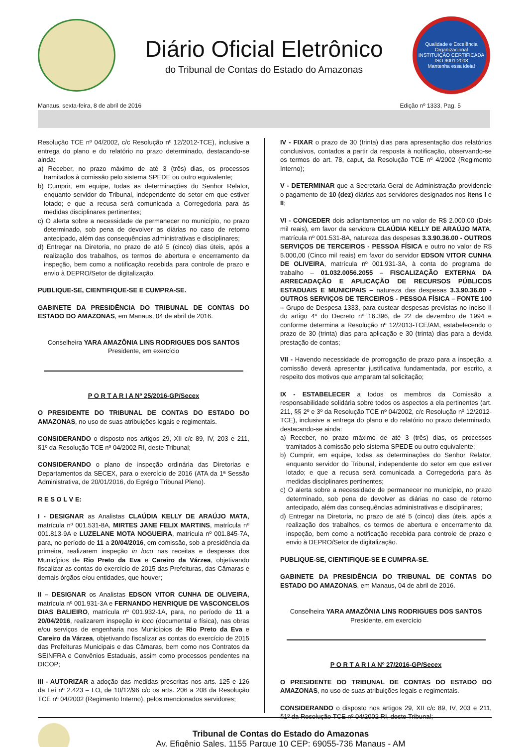Diário Oficial Eletrônico
do Tribunal de Contas do Estado do Amazonas
Qualidade e Excelência Organizacional
INSTITUIÇÃO CERTIFICADA
ISO 9001:2008
Mantenha essa ideia!
Manaus, sexta-feira, 8 de abril de 2016 Edição nº 1333, Pag. 5
Resolução TCE nº 04/2002, c/c Resolução nº 12/2012-TCE), inclusive a entrega do plano e do relatório no prazo determinado, destacando-se ainda:
a) Receber, no prazo máximo de até 3 (três) dias, os processos tramitados à comissão pelo sistema SPEDE ou outro equivalente;
b) Cumprir, em equipe, todas as determinações do Senhor Relator, enquanto servidor do Tribunal, independente do setor em que estiver lotado; e que a recusa será comunicada a Corregedoria para às medidas disciplinares pertinentes;
c) O alerta sobre a necessidade de permanecer no município, no prazo determinado, sob pena de devolver as diárias no caso de retorno antecipado, além das consequências administrativas e disciplinares;
d) Entregar na Diretoria, no prazo de até 5 (cinco) dias úteis, após a realização dos trabalhos, os termos de abertura e encerramento da inspeção, bem como a notificação recebida para controle de prazo e envio à DEPRO/Setor de digitalização.
PUBLIQUE-SE, CIENTIFIQUE-SE E CUMPRA-SE.
GABINETE DA PRESIDÊNCIA DO TRIBUNAL DE CONTAS DO ESTADO DO AMAZONAS, em Manaus, 04 de abril de 2016.
Conselheira YARA AMAZÔNIA LINS RODRIGUES DOS SANTOS
Presidente, em exercício
P O R T A R I A Nº 25/2016-GP/Secex
O PRESIDENTE DO TRIBUNAL DE CONTAS DO ESTADO DO AMAZONAS, no uso de suas atribuições legais e regimentais.
CONSIDERANDO o disposto nos artigos 29, XII c/c 89, IV, 203 e 211, §1º da Resolução TCE nº 04/2002 RI, deste Tribunal;
CONSIDERANDO o plano de inspeção ordinária das Diretorias e Departamentos da SECEX, para o exercício de 2016 (ATA da 1ª Sessão Administrativa, de 20/01/2016, do Egrégio Tribunal Pleno).
R E S O L V E:
I - DESIGNAR as Analistas CLAÚDIA KELLY DE ARAÚJO MATA, matrícula nº 001.531-8A, MIRTES JANE FELIX MARTINS, matrícula nº 001.813-9A e LUZELANE MOTA NOGUEIRA, matrícula nº 001.845-7A, para, no período de 11 a 20/04/2016, em comissão, sob a presidência da primeira, realizarem inspeção in loco nas receitas e despesas dos Municípios de Rio Preto da Eva e Careiro da Várzea, objetivando fiscalizar as contas do exercício de 2015 das Prefeituras, das Câmaras e demais órgãos e/ou entidades, que houver;
II – DESIGNAR os Analistas EDSON VITOR CUNHA DE OLIVEIRA, matrícula nº 001.931-3A e FERNANDO HENRIQUE DE VASCONCELOS DIAS BALIEIRO, matrícula nº 001.932-1A, para, no período de 11 a 20/04/2016, realizarem inspeção in loco (documental e física), nas obras e/ou serviços de engenharia nos Municípios de Rio Preto da Eva e Careiro da Várzea, objetivando fiscalizar as contas do exercício de 2015 das Prefeituras Municipais e das Câmaras, bem como nos Contratos da SEINFRA e Convênios Estaduais, assim como processos pendentes na DICOP;
III - AUTORIZAR a adoção das medidas prescritas nos arts. 125 e 126 da Lei nº 2.423 – LO, de 10/12/96 c/c os arts. 206 a 208 da Resolução TCE nº 04/2002 (Regimento Interno), pelos mencionados servidores;
IV - FIXAR o prazo de 30 (trinta) dias para apresentação dos relatórios conclusivos, contados a partir da resposta à notificação, observando-se os termos do art. 78, caput, da Resolução TCE nº 4/2002 (Regimento Interno);
V - DETERMINAR que a Secretaria-Geral de Administração providencie o pagamento de 10 (dez) diárias aos servidores designados nos itens I e II;
VI - CONCEDER dois adiantamentos um no valor de R$ 2.000,00 (Dois mil reais), em favor da servidora CLAÚDIA KELLY DE ARAÚJO MATA, matrícula nº 001.531-8A, natureza das despesas 3.3.90.36.00 - OUTROS SERVIÇOS DE TERCEIROS - PESSOA FÍSICA e outro no valor de R$ 5.000,00 (Cinco mil reais) em favor do servidor EDSON VITOR CUNHA DE OLIVEIRA, matrícula nº 001.931-3A, à conta do programa de trabalho – 01.032.0056.2055 – FISCALIZAÇÃO EXTERNA DA ARRECADAÇÃO E APLICAÇÃO DE RECURSOS PÚBLICOS ESTADUAIS E MUNICIPAIS – natureza das despesas 3.3.90.36.00 - OUTROS SERVIÇOS DE TERCEIROS - PESSOA FÍSICA – FONTE 100 – Grupo de Despesa 1333, para custear despesas previstas no inciso II do artigo 4º do Decreto nº 16.396, de 22 de dezembro de 1994 e conforme determina a Resolução nº 12/2013-TCE/AM, estabelecendo o prazo de 30 (trinta) dias para aplicação e 30 (trinta) dias para a devida prestação de contas;
VII - Havendo necessidade de prorrogação de prazo para a inspeção, a comissão deverá apresentar justificativa fundamentada, por escrito, a respeito dos motivos que amparam tal solicitação;
IX - ESTABELECER a todos os membros da Comissão a responsabilidade solidária sobre todos os aspectos a ela pertinentes (art. 211, §§ 2º e 3º da Resolução TCE nº 04/2002, c/c Resolução nº 12/2012-TCE), inclusive a entrega do plano e do relatório no prazo determinado, destacando-se ainda:
a) Receber, no prazo máximo de até 3 (três) dias, os processos tramitados à comissão pelo sistema SPEDE ou outro equivalente;
b) Cumprir, em equipe, todas as determinações do Senhor Relator, enquanto servidor do Tribunal, independente do setor em que estiver lotado; e que a recusa será comunicada a Corregedoria para às medidas disciplinares pertinentes;
c) O alerta sobre a necessidade de permanecer no município, no prazo determinado, sob pena de devolver as diárias no caso de retorno antecipado, além das consequências administrativas e disciplinares;
d) Entregar na Diretoria, no prazo de até 5 (cinco) dias úteis, após a realização dos trabalhos, os termos de abertura e encerramento da inspeção, bem como a notificação recebida para controle de prazo e envio à DEPRO/Setor de digitalização.
PUBLIQUE-SE, CIENTIFIQUE-SE E CUMPRA-SE.
GABINETE DA PRESIDÊNCIA DO TRIBUNAL DE CONTAS DO ESTADO DO AMAZONAS, em Manaus, 04 de abril de 2016.
Conselheira YARA AMAZÔNIA LINS RODRIGUES DOS SANTOS
Presidente, em exercício
P O R T A R I A Nº 27/2016-GP/Secex
O PRESIDENTE DO TRIBUNAL DE CONTAS DO ESTADO DO AMAZONAS, no uso de suas atribuições legais e regimentais.
CONSIDERANDO o disposto nos artigos 29, XII c/c 89, IV, 203 e 211, §1º da Resolução TCE nº 04/2002 RI, deste Tribunal;
Tribunal de Contas do Estado do Amazonas
Av. Efigênio Sales, 1155 Parque 10 CEP: 69055-736 Manaus - AM